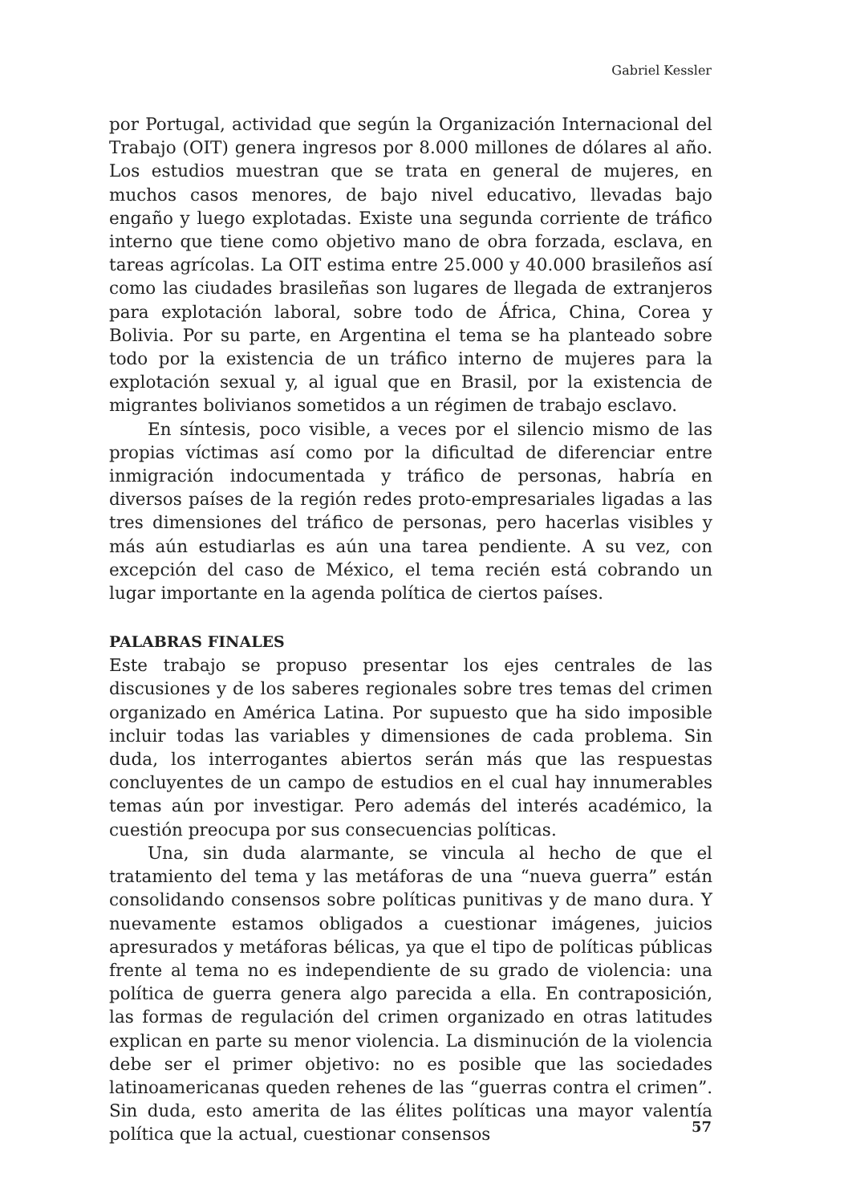Gabriel Kessler
por Portugal, actividad que según la Organización Internacional del Trabajo (OIT) genera ingresos por 8.000 millones de dólares al año. Los estudios muestran que se trata en general de mujeres, en muchos casos menores, de bajo nivel educativo, llevadas bajo engaño y luego explotadas. Existe una segunda corriente de tráfico interno que tiene como objetivo mano de obra forzada, esclava, en tareas agrícolas. La OIT estima entre 25.000 y 40.000 brasileños así como las ciudades brasileñas son lugares de llegada de extranjeros para explotación laboral, sobre todo de África, China, Corea y Bolivia. Por su parte, en Argentina el tema se ha planteado sobre todo por la existencia de un tráfico interno de mujeres para la explotación sexual y, al igual que en Brasil, por la existencia de migrantes bolivianos sometidos a un régimen de trabajo esclavo.
En síntesis, poco visible, a veces por el silencio mismo de las propias víctimas así como por la dificultad de diferenciar entre inmigración indocumentada y tráfico de personas, habría en diversos países de la región redes proto-empresariales ligadas a las tres dimensiones del tráfico de personas, pero hacerlas visibles y más aún estudiarlas es aún una tarea pendiente. A su vez, con excepción del caso de México, el tema recién está cobrando un lugar importante en la agenda política de ciertos países.
PALABRAS FINALES
Este trabajo se propuso presentar los ejes centrales de las discusiones y de los saberes regionales sobre tres temas del crimen organizado en América Latina. Por supuesto que ha sido imposible incluir todas las variables y dimensiones de cada problema. Sin duda, los interrogantes abiertos serán más que las respuestas concluyentes de un campo de estudios en el cual hay innumerables temas aún por investigar. Pero además del interés académico, la cuestión preocupa por sus consecuencias políticas.
Una, sin duda alarmante, se vincula al hecho de que el tratamiento del tema y las metáforas de una “nueva guerra” están consolidando consensos sobre políticas punitivas y de mano dura. Y nuevamente estamos obligados a cuestionar imágenes, juicios apresurados y metáforas bélicas, ya que el tipo de políticas públicas frente al tema no es independiente de su grado de violencia: una política de guerra genera algo parecida a ella. En contraposición, las formas de regulación del crimen organizado en otras latitudes explican en parte su menor violencia. La disminución de la violencia debe ser el primer objetivo: no es posible que las sociedades latinoamericanas queden rehenes de las “guerras contra el crimen”. Sin duda, esto amerita de las élites políticas una mayor valentía política que la actual, cuestionar consensos
57